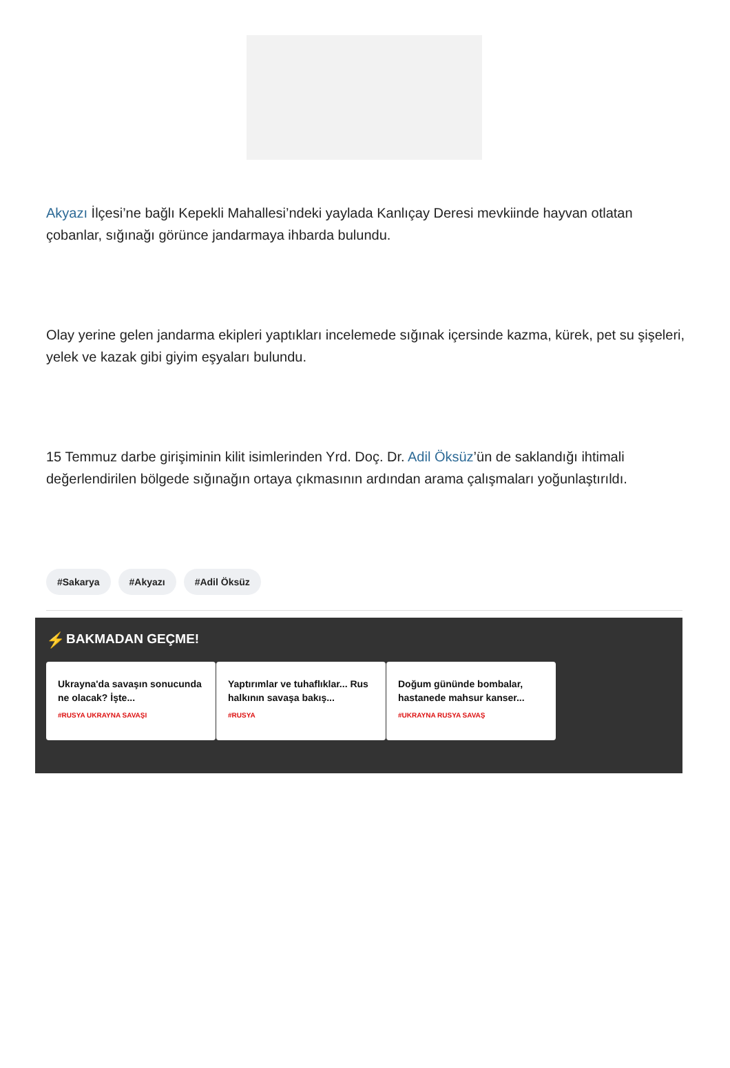Akyazı İlçesi’ne bağlı Kepekli Mahallesi’ndeki yaylada Kanlıçay Deresi mevkiinde hayvan otlatan çobanlar, sığınağı görünce jandarmaya ihbarda bulundu.
Olay yerine gelen jandarma ekipleri yaptıkları incelemede sığınak içersinde kazma, kürek, pet su şişeleri, yelek ve kazak gibi giyim eşyaları bulundu.
15 Temmuz darbe girişiminin kilit isimlerinden Yrd. Doç. Dr. Adil Öksüz’ün de saklandığı ihtimali değerlendirilen bölgede sığınağın ortaya çıkmasının ardından arama çalışmaları yoğunlaştırıldı.
#Sakarya #Akyazı #Adil Öksüz
⚡ BAKMADAN GEÇME!
Ukrayna'da savaşın sonucunda ne olacak? İşte...
#RUSYA UKRAYNA SAVAŞI
Yaptırımlar ve tuhaflıklar... Rus halkının savaşa bakış...
#RUSYA
Doğum gününde bombalar, hastanede mahsur kanser...
#UKRAYNA RUSYA SAVAŞ